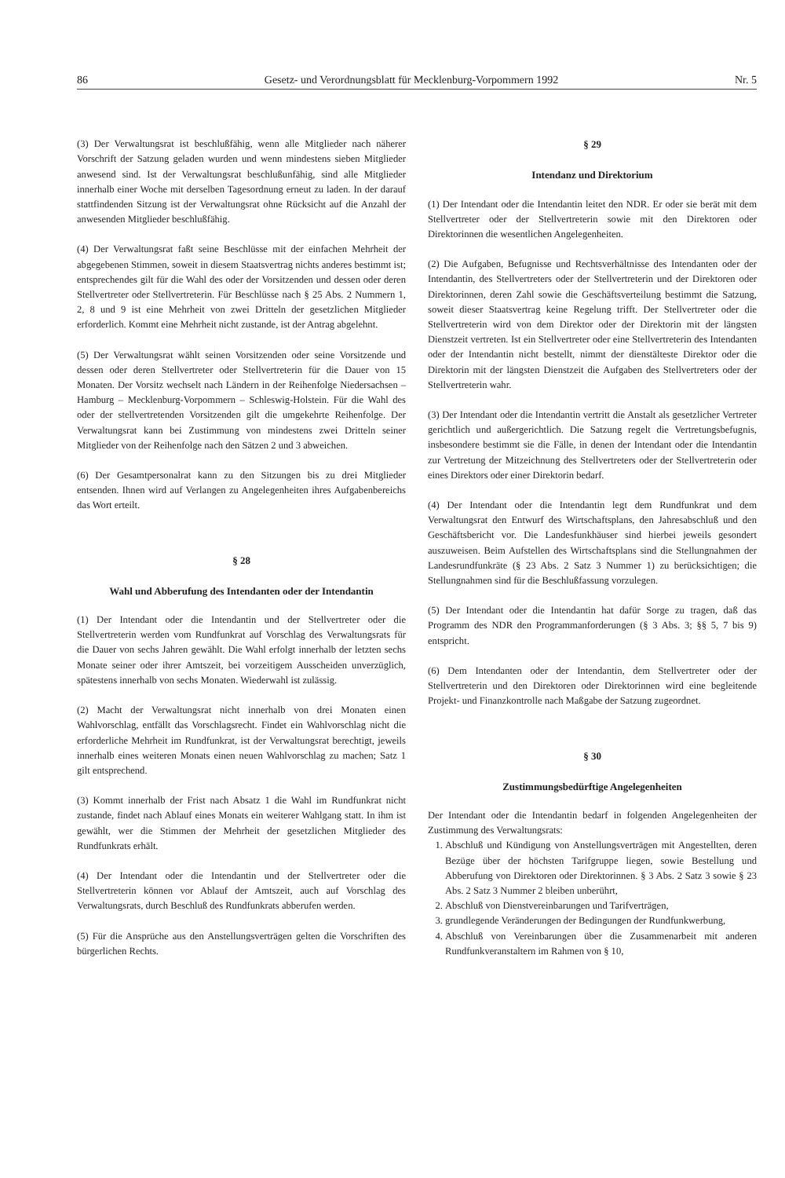86 Gesetz- und Verordnungsblatt für Mecklenburg-Vorpommern 1992 Nr. 5
(3) Der Verwaltungsrat ist beschlußfähig, wenn alle Mitglieder nach näherer Vorschrift der Satzung geladen wurden und wenn mindestens sieben Mitglieder anwesend sind. Ist der Verwaltungsrat beschlußunfähig, sind alle Mitglieder innerhalb einer Woche mit derselben Tagesordnung erneut zu laden. In der darauf stattfindenden Sitzung ist der Verwaltungsrat ohne Rücksicht auf die Anzahl der anwesenden Mitglieder beschlußfähig.
(4) Der Verwaltungsrat faßt seine Beschlüsse mit der einfachen Mehrheit der abgegebenen Stimmen, soweit in diesem Staatsvertrag nichts anderes bestimmt ist; entsprechendes gilt für die Wahl des oder der Vorsitzenden und dessen oder deren Stellvertreter oder Stellvertreterin. Für Beschlüsse nach § 25 Abs. 2 Nummern 1, 2, 8 und 9 ist eine Mehrheit von zwei Dritteln der gesetzlichen Mitglieder erforderlich. Kommt eine Mehrheit nicht zustande, ist der Antrag abgelehnt.
(5) Der Verwaltungsrat wählt seinen Vorsitzenden oder seine Vorsitzende und dessen oder deren Stellvertreter oder Stellvertreterin für die Dauer von 15 Monaten. Der Vorsitz wechselt nach Ländern in der Reihenfolge Niedersachsen – Hamburg – Mecklenburg-Vorpommern – Schleswig-Holstein. Für die Wahl des oder der stellvertretenden Vorsitzenden gilt die umgekehrte Reihenfolge. Der Verwaltungsrat kann bei Zustimmung von mindestens zwei Dritteln seiner Mitglieder von der Reihenfolge nach den Sätzen 2 und 3 abweichen.
(6) Der Gesamtpersonalrat kann zu den Sitzungen bis zu drei Mitglieder entsenden. Ihnen wird auf Verlangen zu Angelegenheiten ihres Aufgabenbereichs das Wort erteilt.
§ 28
Wahl und Abberufung des Intendanten oder der Intendantin
(1) Der Intendant oder die Intendantin und der Stellvertreter oder die Stellvertreterin werden vom Rundfunkrat auf Vorschlag des Verwaltungsrats für die Dauer von sechs Jahren gewählt. Die Wahl erfolgt innerhalb der letzten sechs Monate seiner oder ihrer Amtszeit, bei vorzeitigem Ausscheiden unverzüglich, spätestens innerhalb von sechs Monaten. Wiederwahl ist zulässig.
(2) Macht der Verwaltungsrat nicht innerhalb von drei Monaten einen Wahlvorschlag, entfällt das Vorschlagsrecht. Findet ein Wahlvorschlag nicht die erforderliche Mehrheit im Rundfunkrat, ist der Verwaltungsrat berechtigt, jeweils innerhalb eines weiteren Monats einen neuen Wahlvorschlag zu machen; Satz 1 gilt entsprechend.
(3) Kommt innerhalb der Frist nach Absatz 1 die Wahl im Rundfunkrat nicht zustande, findet nach Ablauf eines Monats ein weiterer Wahlgang statt. In ihm ist gewählt, wer die Stimmen der Mehrheit der gesetzlichen Mitglieder des Rundfunkrats erhält.
(4) Der Intendant oder die Intendantin und der Stellvertreter oder die Stellvertreterin können vor Ablauf der Amtszeit, auch auf Vorschlag des Verwaltungsrats, durch Beschluß des Rundfunkrats abberufen werden.
(5) Für die Ansprüche aus den Anstellungsverträgen gelten die Vorschriften des bürgerlichen Rechts.
§ 29
Intendanz und Direktorium
(1) Der Intendant oder die Intendantin leitet den NDR. Er oder sie berät mit dem Stellvertreter oder der Stellvertreterin sowie mit den Direktoren oder Direktorinnen die wesentlichen Angelegenheiten.
(2) Die Aufgaben, Befugnisse und Rechtsverhältnisse des Intendanten oder der Intendantin, des Stellvertreters oder der Stellvertreterin und der Direktoren oder Direktorinnen, deren Zahl sowie die Geschäftsverteilung bestimmt die Satzung, soweit dieser Staatsvertrag keine Regelung trifft. Der Stellvertreter oder die Stellvertreterin wird von dem Direktor oder der Direktorin mit der längsten Dienstzeit vertreten. Ist ein Stellvertreter oder eine Stellvertreterin des Intendanten oder der Intendantin nicht bestellt, nimmt der dienstälteste Direktor oder die Direktorin mit der längsten Dienstzeit die Aufgaben des Stellvertreters oder der Stellvertreterin wahr.
(3) Der Intendant oder die Intendantin vertritt die Anstalt als gesetzlicher Vertreter gerichtlich und außergerichtlich. Die Satzung regelt die Vertretungsbefugnis, insbesondere bestimmt sie die Fälle, in denen der Intendant oder die Intendantin zur Vertretung der Mitzeichnung des Stellvertreters oder der Stellvertreterin oder eines Direktors oder einer Direktorin bedarf.
(4) Der Intendant oder die Intendantin legt dem Rundfunkrat und dem Verwaltungsrat den Entwurf des Wirtschaftsplans, den Jahresabschluß und den Geschäftsbericht vor. Die Landesfunkhäuser sind hierbei jeweils gesondert auszuweisen. Beim Aufstellen des Wirtschaftsplans sind die Stellungnahmen der Landesrundfunkräte (§ 23 Abs. 2 Satz 3 Nummer 1) zu berücksichtigen; die Stellungnahmen sind für die Beschlußfassung vorzulegen.
(5) Der Intendant oder die Intendantin hat dafür Sorge zu tragen, daß das Programm des NDR den Programmanforderungen (§ 3 Abs. 3; §§ 5, 7 bis 9) entspricht.
(6) Dem Intendanten oder der Intendantin, dem Stellvertreter oder der Stellvertreterin und den Direktoren oder Direktorinnen wird eine begleitende Projekt- und Finanzkontrolle nach Maßgabe der Satzung zugeordnet.
§ 30
Zustimmungsbedürftige Angelegenheiten
Der Intendant oder die Intendantin bedarf in folgenden Angelegenheiten der Zustimmung des Verwaltungsrats:
1. Abschluß und Kündigung von Anstellungsverträgen mit Angestellten, deren Bezüge über der höchsten Tarifgruppe liegen, sowie Bestellung und Abberufung von Direktoren oder Direktorinnen. § 3 Abs. 2 Satz 3 sowie § 23 Abs. 2 Satz 3 Nummer 2 bleiben unberührt,
2. Abschluß von Dienstvereinbarungen und Tarifverträgen,
3. grundlegende Veränderungen der Bedingungen der Rundfunkwerbung,
4. Abschluß von Vereinbarungen über die Zusammenarbeit mit anderen Rundfunkveranstaltern im Rahmen von § 10,